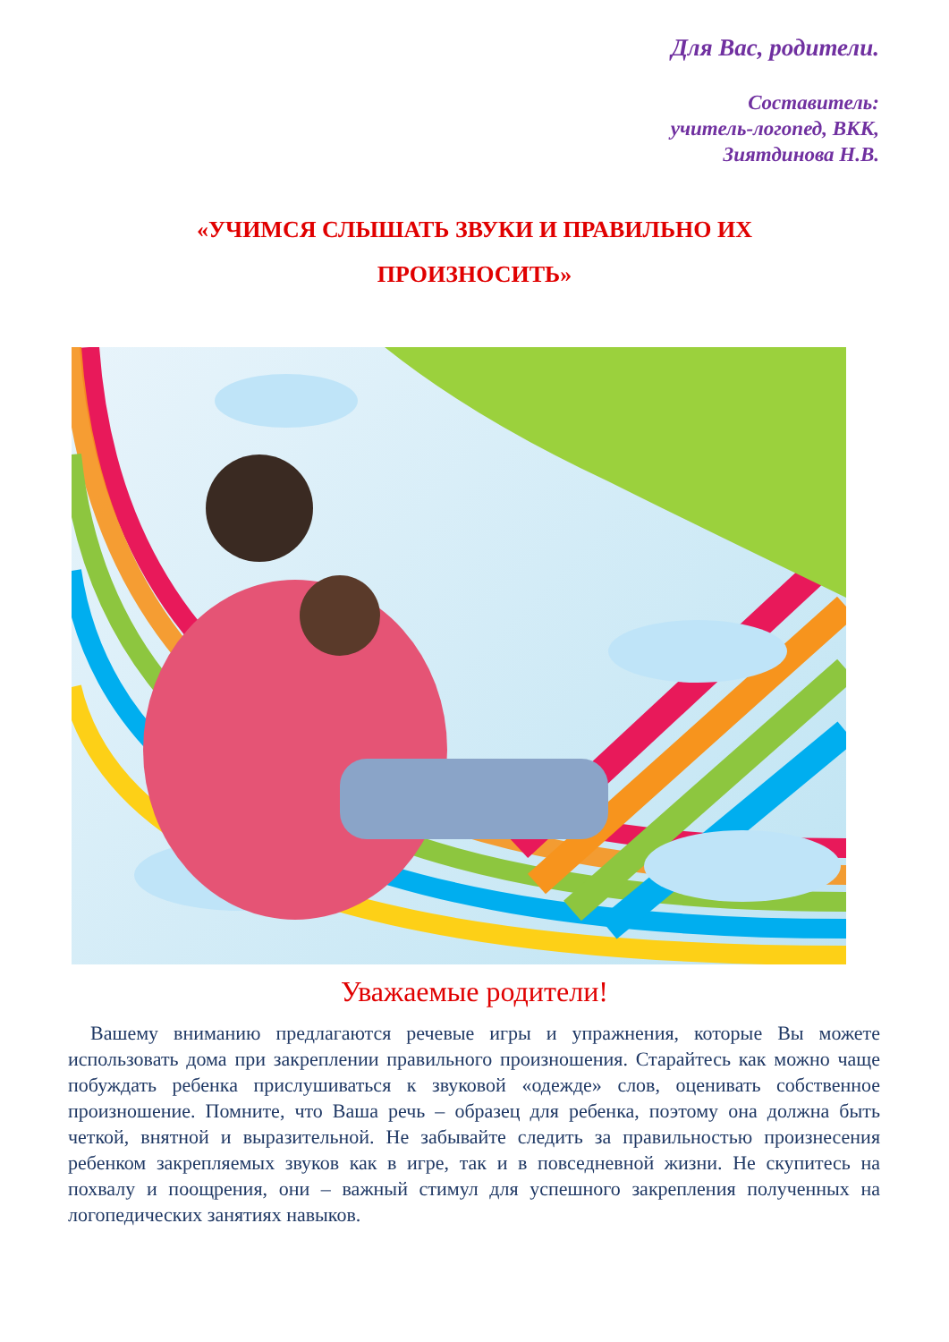Для Вас, родители.
Составитель:
учитель-логопед, ВКК,
Зиятдинова Н.В.
«УЧИМСЯ СЛЫШАТЬ ЗВУКИ И ПРАВИЛЬНО ИХ
ПРОИЗНОСИТЬ»
Уважаемые родители!
Вашему вниманию предлагаются речевые игры и упражнения, которые Вы можете использовать дома при закреплении правильного произношения. Старайтесь как можно чаще побуждать ребенка прислушиваться к звуковой «одежде» слов, оценивать собственное произношение. Помните, что Ваша речь – образец для ребенка, поэтому она должна быть четкой, внятной и выразительной. Не забывайте следить за правильностью произнесения ребенком закрепляемых звуков как в игре, так и в повседневной жизни. Не скупитесь на похвалу и поощрения, они – важный стимул для успешного закрепления полученных на логопедических занятиях навыков.